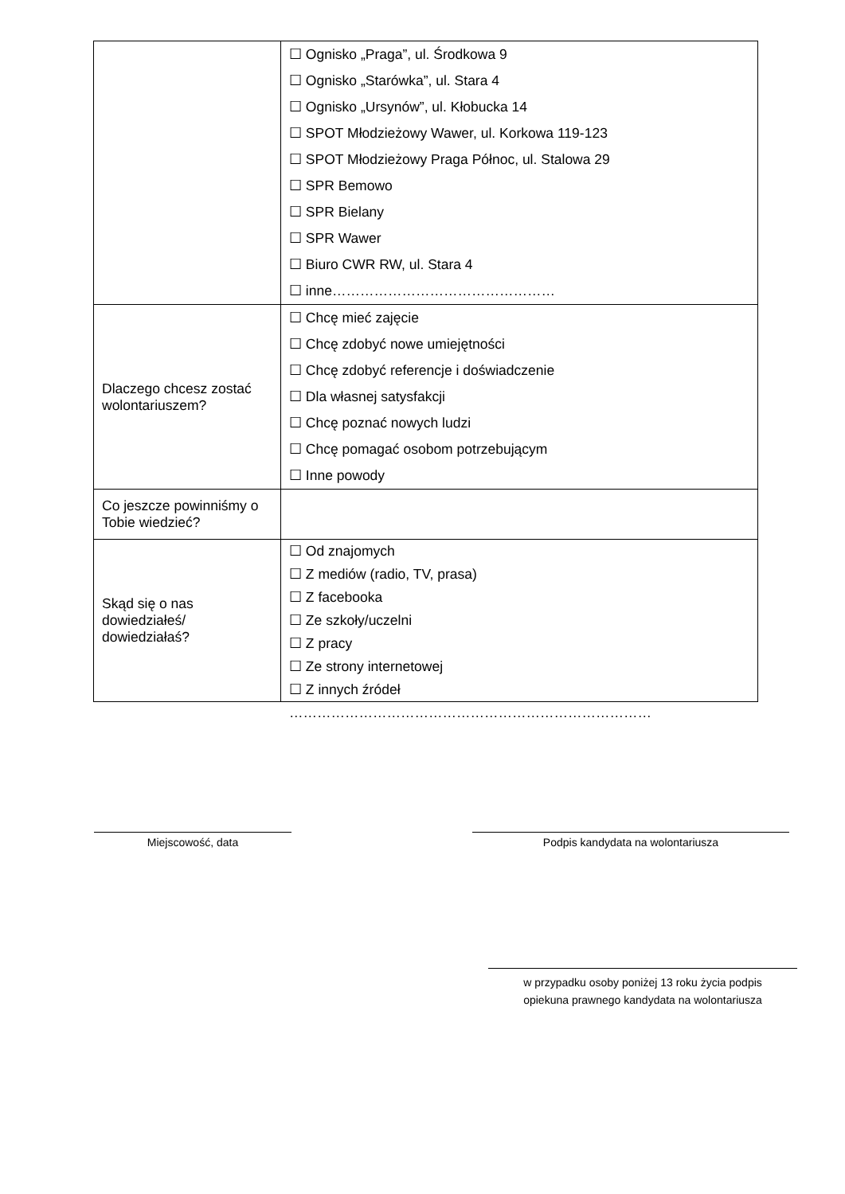| | ☐ Ognisko „Praga”, ul. Środkowa 9 ☐ Ognisko „Starówka”, ul. Stara 4 ☐ Ognisko „Ursynów”, ul. Kłobucka 14 ☐ SPOT Młodzieżowy Wawer, ul. Korkowa 119-123 ☐ SPOT Młodzieżowy Praga Północ, ul. Stalowa 29 ☐ SPR Bemowo ☐ SPR Bielany ☐ SPR Wawer ☐ Biuro CWR RW, ul. Stara 4 ☐ inne………………………………………… |
| Dlaczego chcesz zostać wolontariuszem? | ☐ Chcę mieć zajęcie ☐ Chcę zdobyć nowe umiejętności ☐ Chcę zdobyć referencje i doświadczenie ☐ Dla własnej satysfakcji ☐ Chcę poznać nowych ludzi ☐ Chcę pomagać osobom potrzebującym ☐ Inne powody |
| Co jeszcze powinniśmy o Tobie wiedzieć? | |
| Skąd się o nas dowiedziałeś/ dowiedziałaś? | ☐ Od znajomych ☐ Z mediów (radio, TV, prasa) ☐ Z facebooka ☐ Ze szkoły/uczelni ☐ Z pracy ☐ Ze strony internetowej ☐ Z innych źródeł …………………………………………………………………… |
Miejscowość, data Podpis kandydata na wolontariusza
w przypadku osoby poniżej 13 roku życia podpis
opiekuna prawnego kandydata na wolontariusza